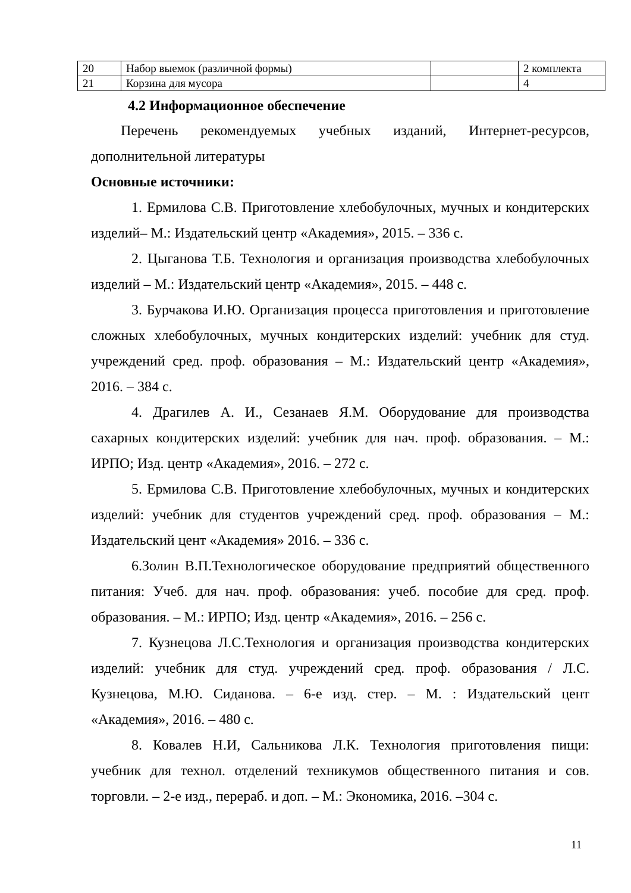| 20 | Набор выемок (различной формы) | | 2 комплекта |
| 21 | Корзина для мусора | | 4 |
4.2 Информационное обеспечение
Перечень рекомендуемых учебных изданий, Интернет-ресурсов, дополнительной литературы
Основные источники:
1. Ермилова С.В. Приготовление хлебобулочных, мучных и кондитерских изделий– М.: Издательский центр «Академия», 2015. – 336 с.
2. Цыганова Т.Б. Технология и организация производства хлебобулочных изделий – М.: Издательский центр «Академия», 2015. – 448 с.
3. Бурчакова И.Ю. Организация процесса приготовления и приготовление сложных хлебобулочных, мучных кондитерских изделий: учебник для студ. учреждений сред. проф. образования – М.: Издательский центр «Академия», 2016. – 384 с.
4. Драгилев А. И., Сезанаев Я.М. Оборудование для производства сахарных кондитерских изделий: учебник для нач. проф. образования. – М.: ИРПО; Изд. центр «Академия», 2016. – 272 с.
5. Ермилова С.В. Приготовление хлебобулочных, мучных и кондитерских изделий: учебник для студентов учреждений сред. проф. образования – М.: Издательский цент «Академия» 2016. – 336 с.
6.Золин В.П.Технологическое оборудование предприятий общественного питания: Учеб. для нач. проф. образования: учеб. пособие для сред. проф. образования. – М.: ИРПО; Изд. центр «Академия», 2016. – 256 с.
7. Кузнецова Л.С.Технология и организация производства кондитерских изделий: учебник для студ. учреждений сред. проф. образования / Л.С. Кузнецова, М.Ю. Сиданова. – 6-е изд. стер. – М. : Издательский цент «Академия», 2016. – 480 с.
8. Ковалев Н.И, Сальникова Л.К. Технология приготовления пищи: учебник для технол. отделений техникумов общественного питания и сов. торговли. – 2-е изд., перераб. и доп. – М.: Экономика, 2016. –304 с.
11